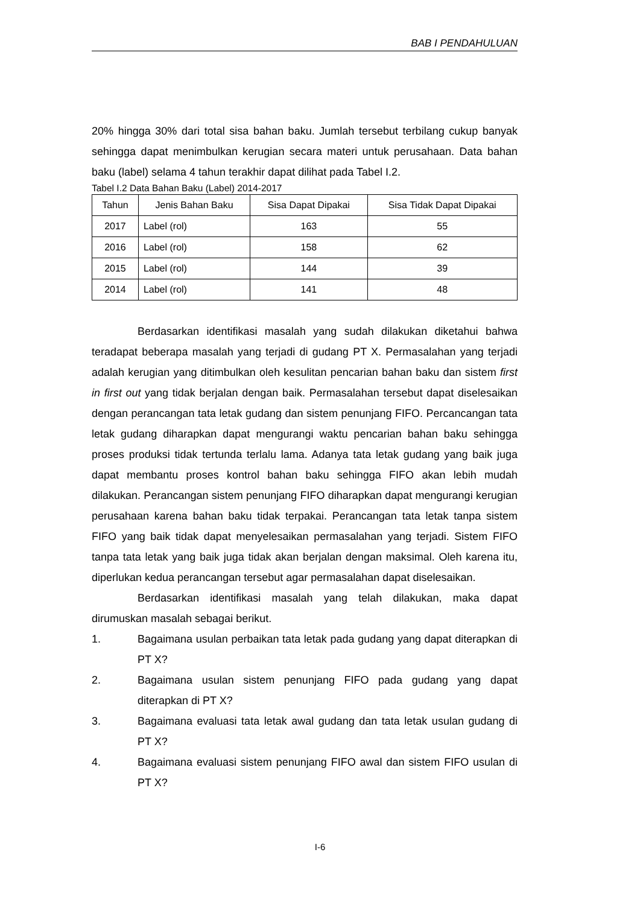BAB I PENDAHULUAN
20% hingga 30% dari total sisa bahan baku. Jumlah tersebut terbilang cukup banyak sehingga dapat menimbulkan kerugian secara materi untuk perusahaan. Data bahan baku (label) selama 4 tahun terakhir dapat dilihat pada Tabel I.2.
Tabel I.2 Data Bahan Baku (Label) 2014-2017
| Tahun | Jenis Bahan Baku | Sisa Dapat Dipakai | Sisa Tidak Dapat Dipakai |
| --- | --- | --- | --- |
| 2017 | Label (rol) | 163 | 55 |
| 2016 | Label (rol) | 158 | 62 |
| 2015 | Label (rol) | 144 | 39 |
| 2014 | Label (rol) | 141 | 48 |
Berdasarkan identifikasi masalah yang sudah dilakukan diketahui bahwa teradapat beberapa masalah yang terjadi di gudang PT X. Permasalahan yang terjadi adalah kerugian yang ditimbulkan oleh kesulitan pencarian bahan baku dan sistem first in first out yang tidak berjalan dengan baik. Permasalahan tersebut dapat diselesaikan dengan perancangan tata letak gudang dan sistem penunjang FIFO. Percancangan tata letak gudang diharapkan dapat mengurangi waktu pencarian bahan baku sehingga proses produksi tidak tertunda terlalu lama. Adanya tata letak gudang yang baik juga dapat membantu proses kontrol bahan baku sehingga FIFO akan lebih mudah dilakukan. Perancangan sistem penunjang FIFO diharapkan dapat mengurangi kerugian perusahaan karena bahan baku tidak terpakai. Perancangan tata letak tanpa sistem FIFO yang baik tidak dapat menyelesaikan permasalahan yang terjadi. Sistem FIFO tanpa tata letak yang baik juga tidak akan berjalan dengan maksimal. Oleh karena itu, diperlukan kedua perancangan tersebut agar permasalahan dapat diselesaikan.
Berdasarkan identifikasi masalah yang telah dilakukan, maka dapat dirumuskan masalah sebagai berikut.
1. Bagaimana usulan perbaikan tata letak pada gudang yang dapat diterapkan di PT X?
2. Bagaimana usulan sistem penunjang FIFO pada gudang yang dapat diterapkan di PT X?
3. Bagaimana evaluasi tata letak awal gudang dan tata letak usulan gudang di PT X?
4. Bagaimana evaluasi sistem penunjang FIFO awal dan sistem FIFO usulan di PT X?
I-6